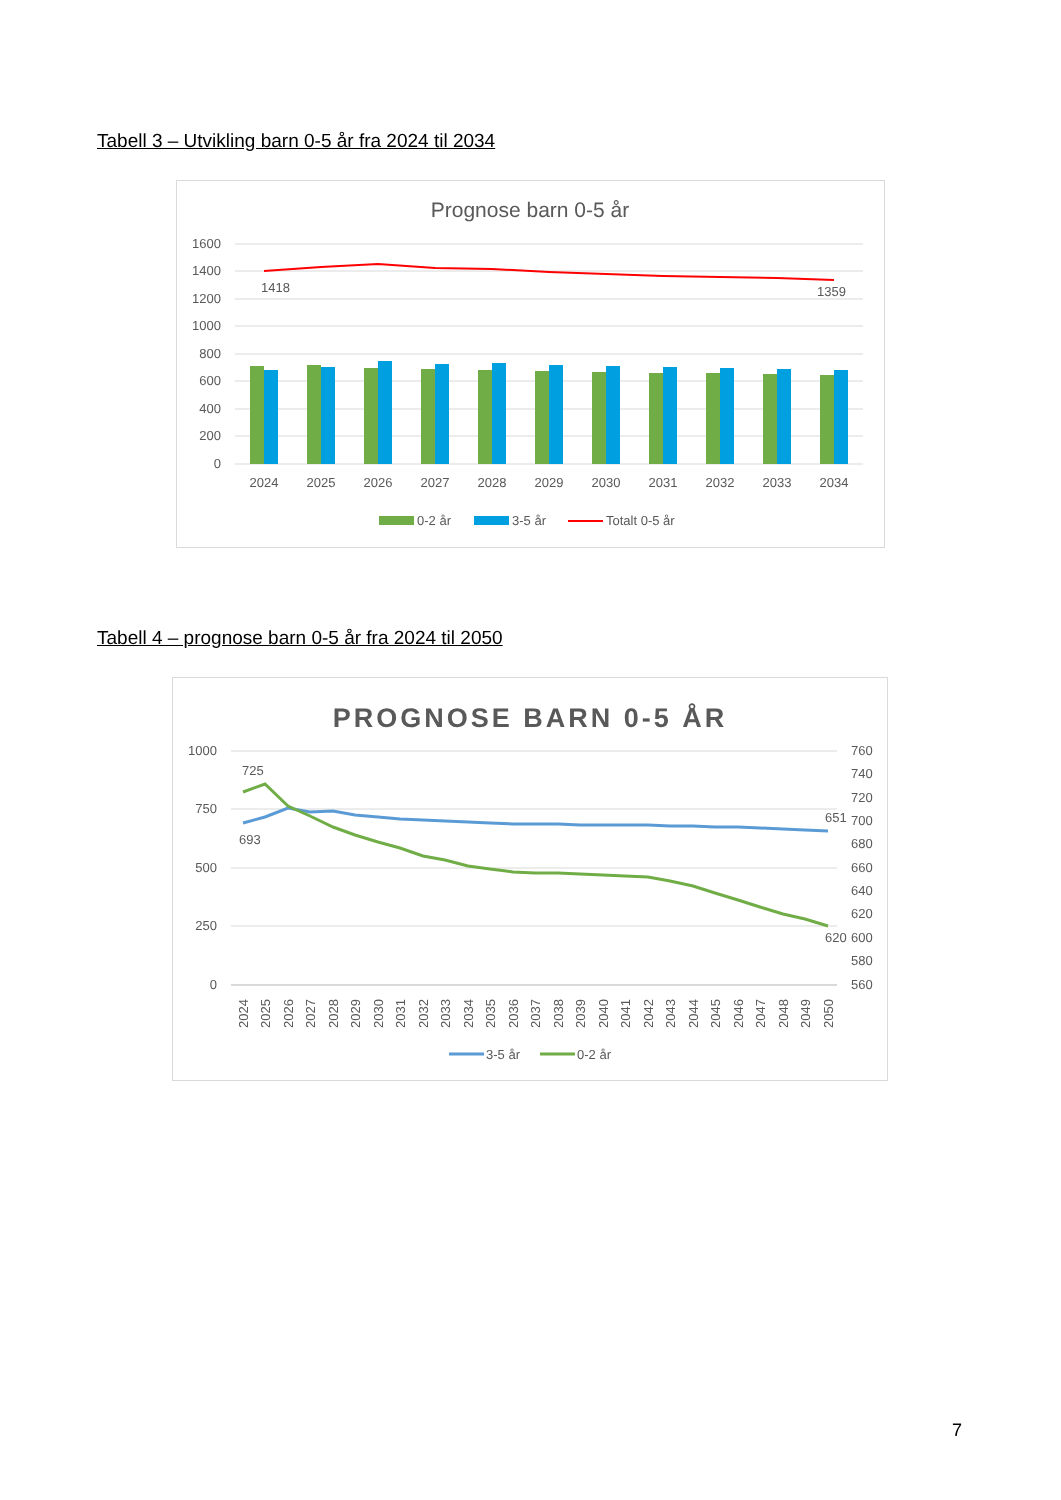Tabell 3 – Utvikling barn 0-5 år fra 2024 til 2034
Prognose barn 0-5 år
1600
1400
1200
1000
800
600
400
200
0
1418
1359
2024
2025
2026
2027
2028
2029
2030
2031
2032
2033
2034
0-2 år
3-5 år
Totalt 0-5 år
Tabell 4 – prognose barn 0-5 år fra 2024 til 2050
PROGNOSE BARN 0-5 ÅR
1000
750
500
250
0
760
740
720
700
680
660
640
620
600
580
560
725
693
651
620
2024
2025
2026
2027
2028
2029
2030
2031
2032
2033
2034
2035
2036
2037
2038
2039
2040
2041
2042
2043
2044
2045
2046
2047
2048
2049
2050
3-5 år
0-2 år
7